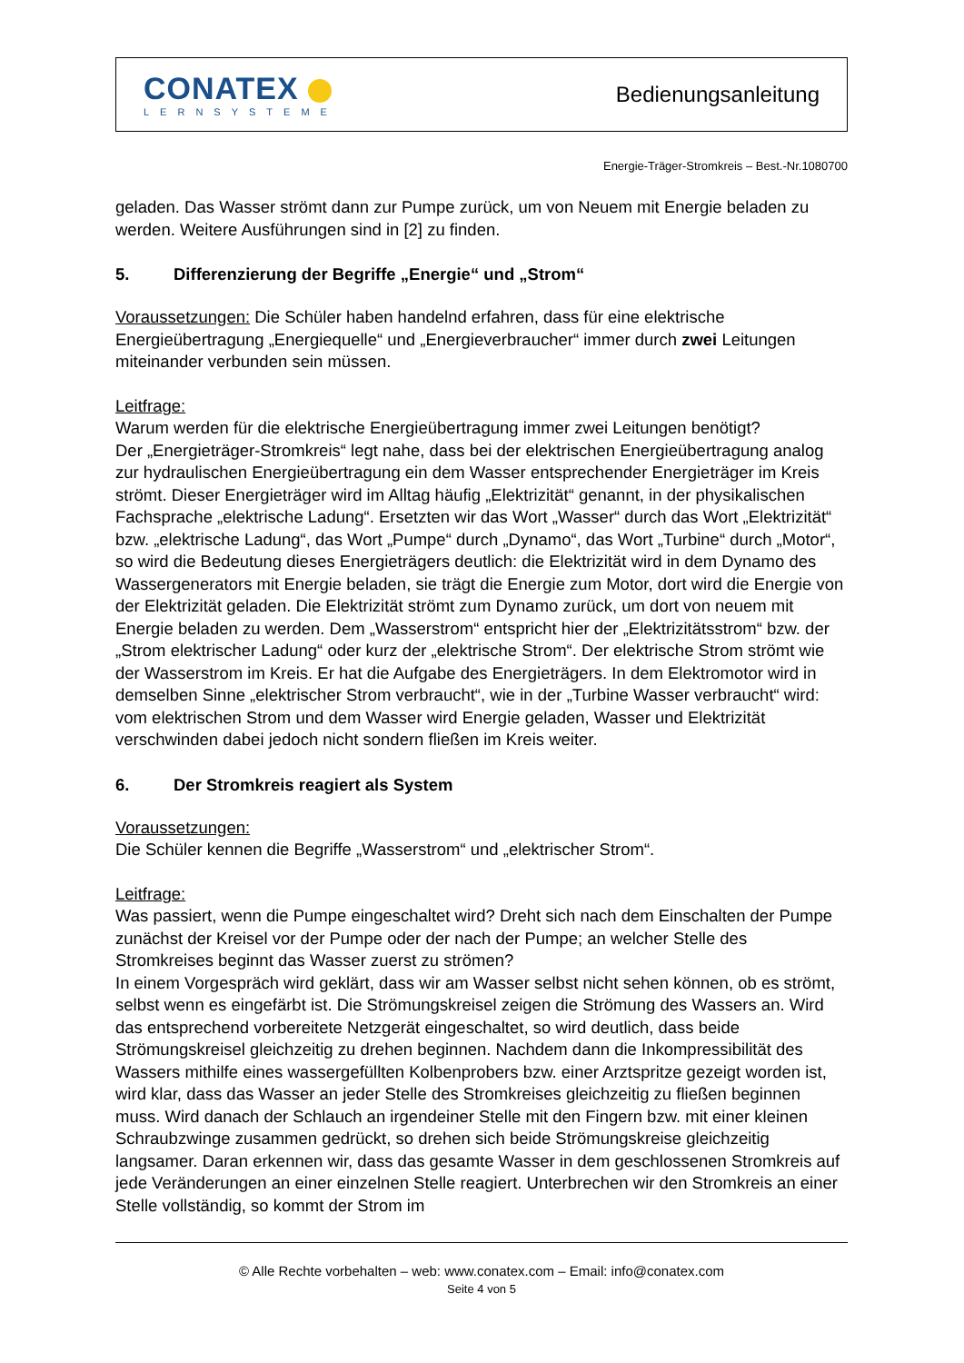CONATEX
LERNSYSTEME
Bedienungsanleitung
Energie-Träger-Stromkreis – Best.-Nr.1080700
geladen. Das Wasser strömt dann zur Pumpe zurück, um von Neuem mit Energie beladen zu werden. Weitere Ausführungen sind in [2] zu finden.
5. Differenzierung der Begriffe „Energie“ und „Strom“
Voraussetzungen: Die Schüler haben handelnd erfahren, dass für eine elektrische Energieübertragung „Energiequelle“ und „Energieverbraucher“ immer durch zwei Leitungen miteinander verbunden sein müssen.
Leitfrage:
Warum werden für die elektrische Energieübertragung immer zwei Leitungen benötigt?
Der „Energieträger-Stromkreis“ legt nahe, dass bei der elektrischen Energieübertragung analog zur hydraulischen Energieübertragung ein dem Wasser entsprechender Energieträger im Kreis strömt. Dieser Energieträger wird im Alltag häufig „Elektrizität“ genannt, in der physikalischen Fachsprache „elektrische Ladung“. Ersetzten wir das Wort „Wasser“ durch das Wort „Elektrizität“ bzw. „elektrische Ladung“, das Wort „Pumpe“ durch „Dynamo“, das Wort „Turbine“ durch „Motor“, so wird die Bedeutung dieses Energieträgers deutlich: die Elektrizität wird in dem Dynamo des Wassergenerators mit Energie beladen, sie trägt die Energie zum Motor, dort wird die Energie von der Elektrizität geladen. Die Elektrizität strömt zum Dynamo zurück, um dort von neuem mit Energie beladen zu werden. Dem „Wasserstrom“ entspricht hier der „Elektrizitätsstrom“ bzw. der „Strom elektrischer Ladung“ oder kurz der „elektrische Strom“. Der elektrische Strom strömt wie der Wasserstrom im Kreis. Er hat die Aufgabe des Energieträgers. In dem Elektromotor wird in demselben Sinne „elektrischer Strom verbraucht“, wie in der „Turbine Wasser verbraucht“ wird: vom elektrischen Strom und dem Wasser wird Energie geladen, Wasser und Elektrizität verschwinden dabei jedoch nicht sondern fließen im Kreis weiter.
6. Der Stromkreis reagiert als System
Voraussetzungen:
Die Schüler kennen die Begriffe „Wasserstrom“ und „elektrischer Strom“.
Leitfrage:
Was passiert, wenn die Pumpe eingeschaltet wird? Dreht sich nach dem Einschalten der Pumpe zunächst der Kreisel vor der Pumpe oder der nach der Pumpe; an welcher Stelle des Stromkreises beginnt das Wasser zuerst zu strömen?
In einem Vorgespräch wird geklärt, dass wir am Wasser selbst nicht sehen können, ob es strömt, selbst wenn es eingefärbt ist. Die Strömungskreisel zeigen die Strömung des Wassers an. Wird das entsprechend vorbereitete Netzgerät eingeschaltet, so wird deutlich, dass beide Strömungskreisel gleichzeitig zu drehen beginnen. Nachdem dann die Inkompressibilität des Wassers mithilfe eines wassergefüllten Kolbenprobers bzw. einer Arztspritze gezeigt worden ist, wird klar, dass das Wasser an jeder Stelle des Stromkreises gleichzeitig zu fließen beginnen muss. Wird danach der Schlauch an irgendeiner Stelle mit den Fingern bzw. mit einer kleinen Schraubzwinge zusammen gedrückt, so drehen sich beide Strömungskreise gleichzeitig langsamer. Daran erkennen wir, dass das gesamte Wasser in dem geschlossenen Stromkreis auf jede Veränderungen an einer einzelnen Stelle reagiert. Unterbrechen wir den Stromkreis an einer Stelle vollständig, so kommt der Strom im
© Alle Rechte vorbehalten – web: www.conatex.com – Email: info@conatex.com
Seite 4 von 5